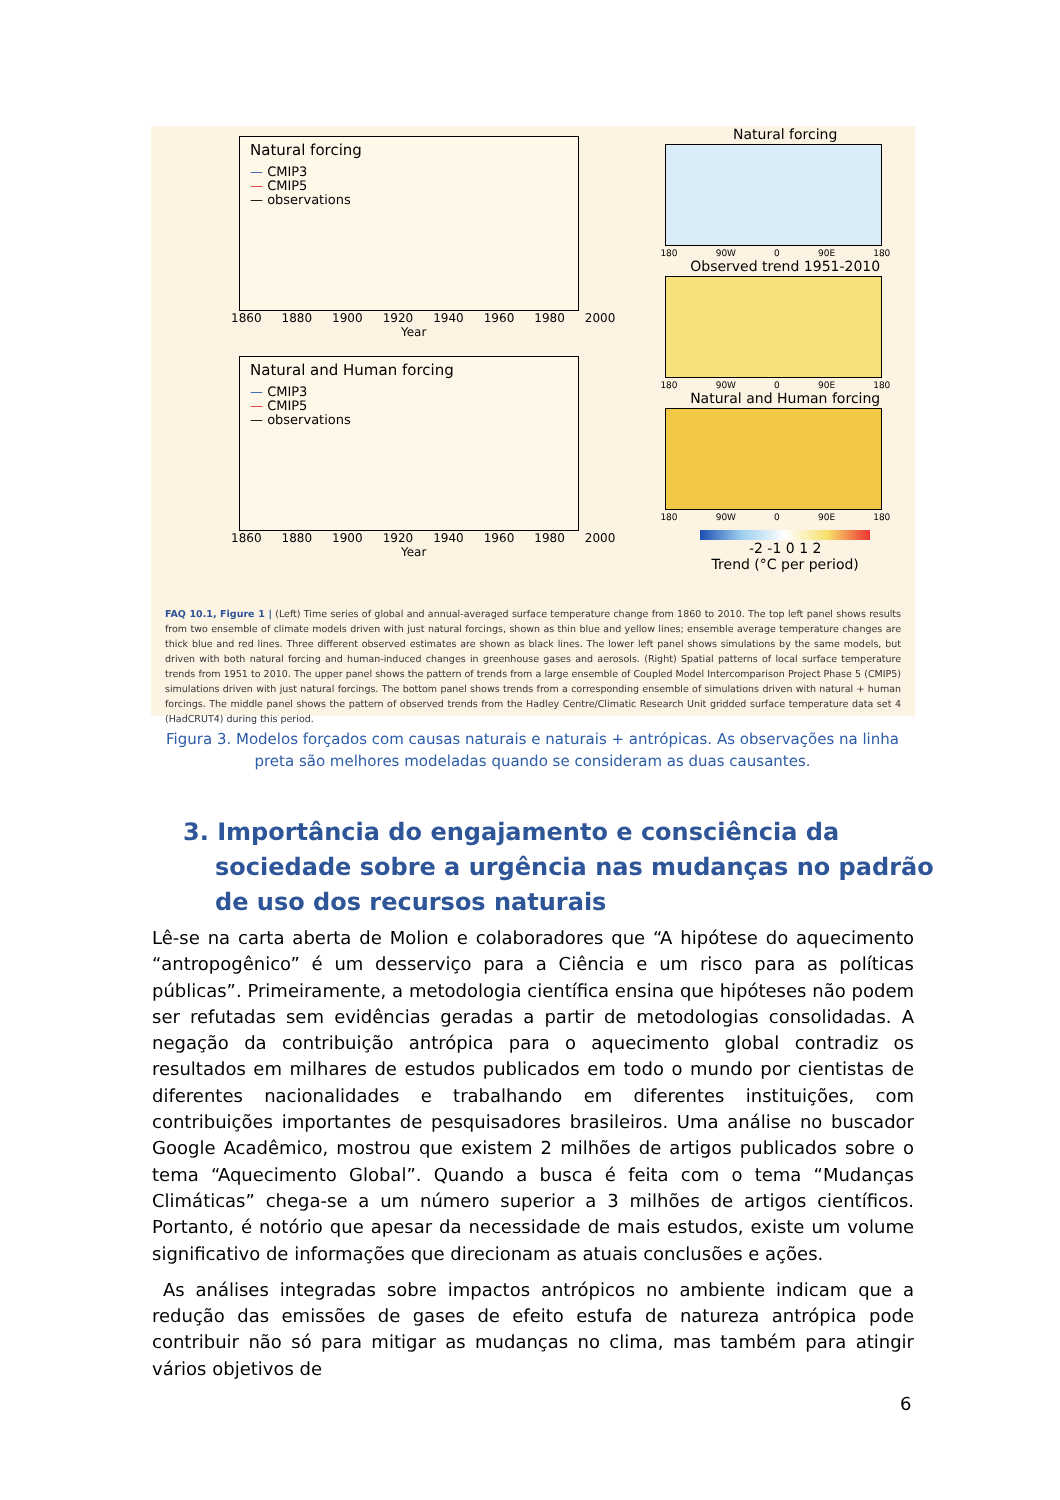Natural forcing
— CMIP3
— CMIP5
— observations
1860 1880 1900 1920 1940 1960 1980 2000
Year
Natural and Human forcing
— CMIP3
— CMIP5
— observations
1860 1880 1900 1920 1940 1960 1980 2000
Year
Natural forcing
180 90W 0 90E 180
Observed trend 1951-2010
180 90W 0 90E 180
Natural and Human forcing
180 90W 0 90E 180
-2 -1 0 1 2
Trend (°C per period)
FAQ 10.1, Figure 1 | (Left) Time series of global and annual-averaged surface temperature change from 1860 to 2010. The top left panel shows results from two ensemble of climate models driven with just natural forcings, shown as thin blue and yellow lines; ensemble average temperature changes are thick blue and red lines. Three different observed estimates are shown as black lines. The lower left panel shows simulations by the same models, but driven with both natural forcing and human-induced changes in greenhouse gases and aerosols. (Right) Spatial patterns of local surface temperature trends from 1951 to 2010. The upper panel shows the pattern of trends from a large ensemble of Coupled Model Intercomparison Project Phase 5 (CMIP5) simulations driven with just natural forcings. The bottom panel shows trends from a corresponding ensemble of simulations driven with natural + human forcings. The middle panel shows the pattern of observed trends from the Hadley Centre/Climatic Research Unit gridded surface temperature data set 4 (HadCRUT4) during this period.
Figura 3. Modelos forçados com causas naturais e naturais + antrópicas. As observações na linha preta são melhores modeladas quando se consideram as duas causantes.
3. Importância do engajamento e consciência da sociedade sobre a urgência nas mudanças no padrão de uso dos recursos naturais
Lê-se na carta aberta de Molion e colaboradores que “A hipótese do aquecimento “antropogênico” é um desserviço para a Ciência e um risco para as políticas públicas”. Primeiramente, a metodologia científica ensina que hipóteses não podem ser refutadas sem evidências geradas a partir de metodologias consolidadas. A negação da contribuição antrópica para o aquecimento global contradiz os resultados em milhares de estudos publicados em todo o mundo por cientistas de diferentes nacionalidades e trabalhando em diferentes instituições, com contribuições importantes de pesquisadores brasileiros. Uma análise no buscador Google Acadêmico, mostrou que existem 2 milhões de artigos publicados sobre o tema “Aquecimento Global”. Quando a busca é feita com o tema “Mudanças Climáticas” chega-se a um número superior a 3 milhões de artigos científicos. Portanto, é notório que apesar da necessidade de mais estudos, existe um volume significativo de informações que direcionam as atuais conclusões e ações.
As análises integradas sobre impactos antrópicos no ambiente indicam que a redução das emissões de gases de efeito estufa de natureza antrópica pode contribuir não só para mitigar as mudanças no clima, mas também para atingir vários objetivos de
6